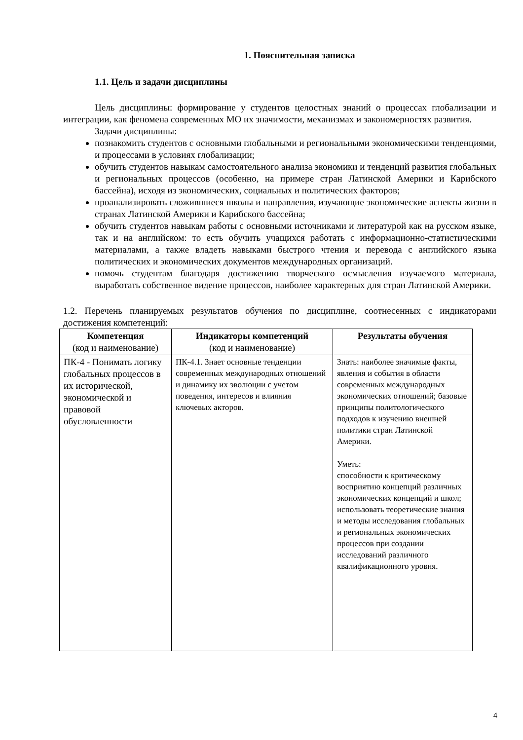1. Пояснительная записка
1.1. Цель и задачи дисциплины
Цель дисциплины: формирование у студентов целостных знаний о процессах глобализации и интеграции, как феномена современных МО их значимости, механизмах и закономерностях развития.
Задачи дисциплины:
познакомить студентов с основными глобальными и региональными экономическими тенденциями, и процессами в условиях глобализации;
обучить студентов навыкам самостоятельного анализа экономики и тенденций развития глобальных и региональных процессов (особенно, на примере стран Латинской Америки и Карибского бассейна), исходя из экономических, социальных и политических факторов;
проанализировать сложившиеся школы и направления, изучающие экономические аспекты жизни в странах Латинской Америки и Карибского бассейна;
обучить студентов навыкам работы с основными источниками и литературой как на русском языке, так и на английском: то есть обучить учащихся работать с информационно-статистическими материалами, а также владеть навыками быстрого чтения и перевода с английского языка политических и экономических документов международных организаций.
помочь студентам благодаря достижению творческого осмысления изучаемого материала, выработать собственное видение процессов, наиболее характерных для стран Латинской Америки.
1.2. Перечень планируемых результатов обучения по дисциплине, соотнесенных с индикаторами достижения компетенций:
| Компетенция (код и наименование) | Индикаторы компетенций (код и наименование) | Результаты обучения |
| --- | --- | --- |
| ПК-4 - Понимать логику глобальных процессов в их исторической, экономической и правовой обусловленности | ПК-4.1. Знает основные тенденции современных международных отношений и динамику их эволюции с учетом поведения, интересов и влияния ключевых акторов. | Знать: наиболее значимые факты, явления и события в области современных международных экономических отношений; базовые принципы политологического подходов к изучению внешней политики стран Латинской Америки. Уметь: способности к критическому восприятию концепций различных экономических концепций и школ; использовать теоретические знания и методы исследования глобальных и региональных экономических процессов при создании исследований различного квалификационного уровня. |
4